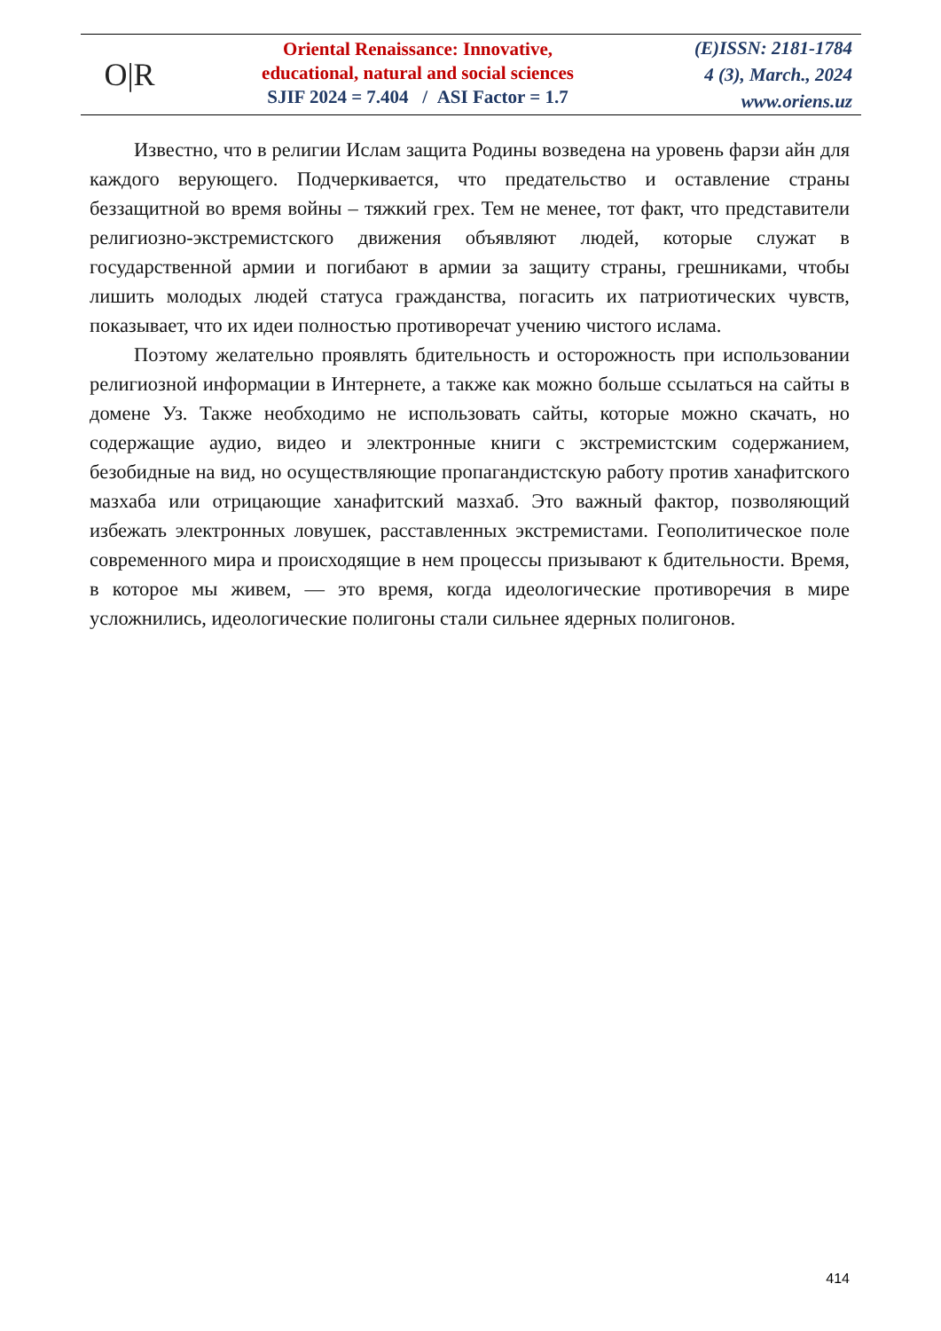O|R
Oriental Renaissance: Innovative,
educational, natural and social sciences
SJIF 2024 = 7.404 / ASI Factor = 1.7
(E)ISSN: 2181-1784
4 (3), March., 2024
www.oriens.uz
Известно, что в религии Ислам защита Родины возведена на уровень фарзи айн для каждого верующего. Подчеркивается, что предательство и оставление страны беззащитной во время войны – тяжкий грех. Тем не менее, тот факт, что представители религиозно-экстремистского движения объявляют людей, которые служат в государственной армии и погибают в армии за защиту страны, грешниками, чтобы лишить молодых людей статуса гражданства, погасить их патриотических чувств, показывает, что их идеи полностью противоречат учению чистого ислама.
Поэтому желательно проявлять бдительность и осторожность при использовании религиозной информации в Интернете, а также как можно больше ссылаться на сайты в домене Уз. Также необходимо не использовать сайты, которые можно скачать, но содержащие аудио, видео и электронные книги с экстремистским содержанием, безобидные на вид, но осуществляющие пропагандистскую работу против ханафитского мазхаба или отрицающие ханафитский мазхаб. Это важный фактор, позволяющий избежать электронных ловушек, расставленных экстремистами. Геополитическое поле современного мира и происходящие в нем процессы призывают к бдительности. Время, в которое мы живем, — это время, когда идеологические противоречия в мире усложнились, идеологические полигоны стали сильнее ядерных полигонов.
414